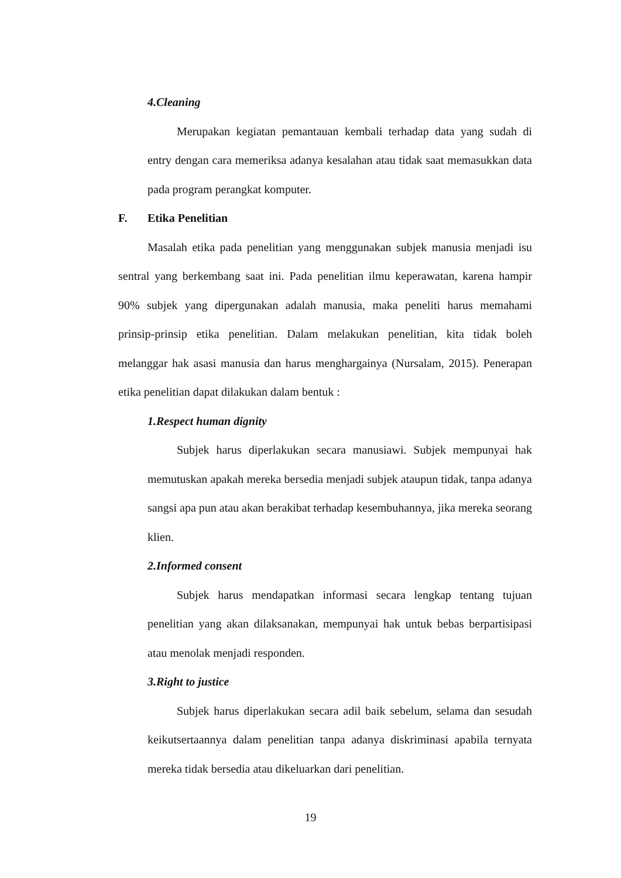4. Cleaning
Merupakan kegiatan pemantauan kembali terhadap data yang sudah di entry dengan cara memeriksa adanya kesalahan atau tidak saat memasukkan data pada program perangkat komputer.
F. Etika Penelitian
Masalah etika pada penelitian yang menggunakan subjek manusia menjadi isu sentral yang berkembang saat ini. Pada penelitian ilmu keperawatan, karena hampir 90% subjek yang dipergunakan adalah manusia, maka peneliti harus memahami prinsip-prinsip etika penelitian. Dalam melakukan penelitian, kita tidak boleh melanggar hak asasi manusia dan harus menghargainya (Nursalam, 2015). Penerapan etika penelitian dapat dilakukan dalam bentuk :
1. Respect human dignity
Subjek harus diperlakukan secara manusiawi. Subjek mempunyai hak memutuskan apakah mereka bersedia menjadi subjek ataupun tidak, tanpa adanya sangsi apa pun atau akan berakibat terhadap kesembuhannya, jika mereka seorang klien.
2. Informed consent
Subjek harus mendapatkan informasi secara lengkap tentang tujuan penelitian yang akan dilaksanakan, mempunyai hak untuk bebas berpartisipasi atau menolak menjadi responden.
3. Right to justice
Subjek harus diperlakukan secara adil baik sebelum, selama dan sesudah keikutsertaannya dalam penelitian tanpa adanya diskriminasi apabila ternyata mereka tidak bersedia atau dikeluarkan dari penelitian.
19